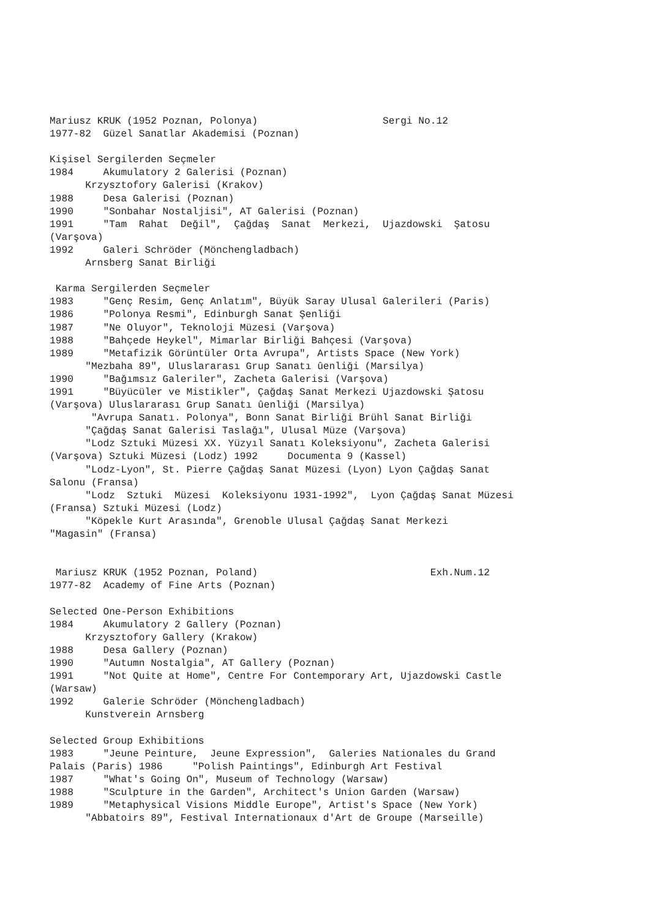Mariusz KRUK (1952 Poznan, Polonya)                     Sergi No.12
1977-82  Güzel Sanatlar Akademisi (Poznan)

Kişisel Sergilerden Seçmeler
1984     Akumulatory 2 Galerisi (Poznan)
      Krzysztofory Galerisi (Krakov)
1988     Desa Galerisi (Poznan)
1990     "Sonbahar Nostaljisi", AT Galerisi (Poznan)
1991     "Tam  Rahat  Değil",  Çağdaş  Sanat  Merkezi,  Ujazdowski  Şatosu
(Varşova)
1992     Galeri Schröder (Mönchengladbach)
      Arnsberg Sanat Birliği

 Karma Sergilerden Seçmeler
1983     "Genç Resim, Genç Anlatım", Büyük Saray Ulusal Galerileri (Paris)
1986     "Polonya Resmi", Edinburgh Sanat Şenliği
1987     "Ne Oluyor", Teknoloji Müzesi (Varşova)
1988     "Bahçede Heykel", Mimarlar Birliği Bahçesi (Varşova)
1989     "Metafizik Görüntüler Orta Avrupa", Artists Space (New York)
      "Mezbaha 89", Uluslararası Grup Sanatı ûenliği (Marsilya)
1990     "Bağımsız Galeriler", Zacheta Galerisi (Varşova)
1991     "Büyücüler ve Mistikler", Çağdaş Sanat Merkezi Ujazdowski Şatosu
(Varşova) Uluslararası Grup Sanatı ûenliği (Marsilya)
       "Avrupa Sanatı. Polonya", Bonn Sanat Birliği Brühl Sanat Birliği
      "Çağdaş Sanat Galerisi Taslağı", Ulusal Müze (Varşova)
      "Lodz Sztuki Müzesi XX. Yüzyıl Sanatı Koleksiyonu", Zacheta Galerisi
(Varşova) Sztuki Müzesi (Lodz) 1992     Documenta 9 (Kassel)
      "Lodz-Lyon", St. Pierre Çağdaş Sanat Müzesi (Lyon) Lyon Çağdaş Sanat
Salonu (Fransa)
      "Lodz  Sztuki  Müzesi  Koleksiyonu 1931-1992",  Lyon Çağdaş Sanat Müzesi
(Fransa) Sztuki Müzesi (Lodz)
      "Köpekle Kurt Arasında", Grenoble Ulusal Çağdaş Sanat Merkezi
"Magasin" (Fransa)


 Mariusz KRUK (1952 Poznan, Poland)                             Exh.Num.12
1977-82  Academy of Fine Arts (Poznan)

Selected One-Person Exhibitions
1984     Akumulatory 2 Gallery (Poznan)
      Krzysztofory Gallery (Krakow)
1988     Desa Gallery (Poznan)
1990     "Autumn Nostalgia", AT Gallery (Poznan)
1991     "Not Quite at Home", Centre For Contemporary Art, Ujazdowski Castle
(Warsaw)
1992     Galerie Schröder (Mönchengladbach)
      Kunstverein Arnsberg

Selected Group Exhibitions
1983     "Jeune Peinture,  Jeune Expression",  Galeries Nationales du Grand
Palais (Paris) 1986     "Polish Paintings", Edinburgh Art Festival
1987     "What's Going On", Museum of Technology (Warsaw)
1988     "Sculpture in the Garden", Architect's Union Garden (Warsaw)
1989     "Metaphysical Visions Middle Europe", Artist's Space (New York)
      "Abbatoirs 89", Festival Internationaux d'Art de Groupe (Marseille)